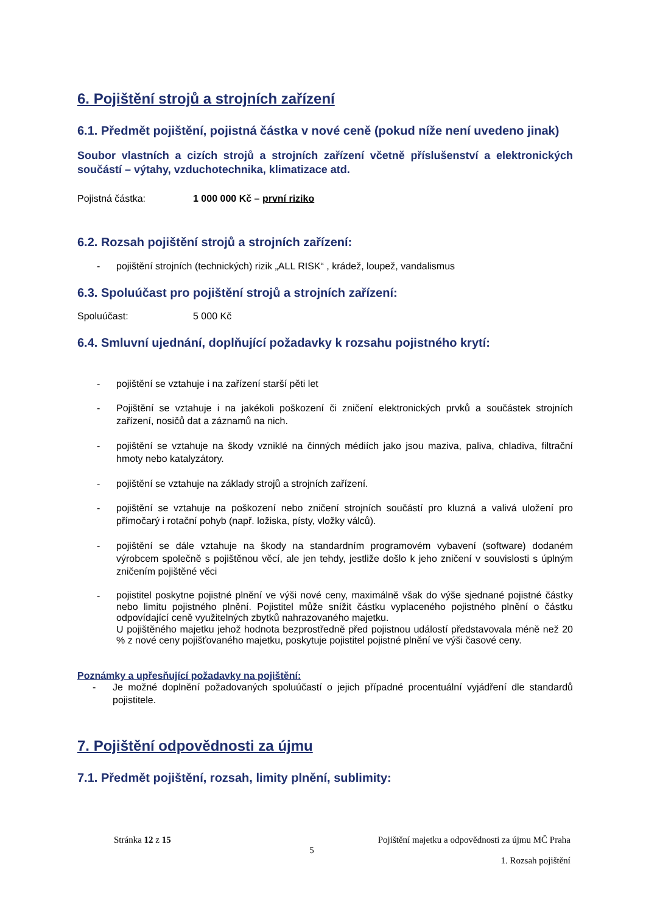6. Pojištění strojů a strojních zařízení
6.1. Předmět pojištění, pojistná částka v nové ceně (pokud níže není uvedeno jinak)
Soubor vlastních a cizích strojů a strojních zařízení včetně příslušenství a elektronických součástí – výtahy, vzduchotechnika, klimatizace atd.
Pojistná částka: 1 000 000 Kč – první riziko
6.2. Rozsah pojištění strojů a strojních zařízení:
- pojištění strojních (technických) rizik „ALL RISK“ , krádež, loupež, vandalismus
6.3. Spoluúčast pro pojištění strojů a strojních zařízení:
Spoluúčast: 5 000 Kč
6.4. Smluvní ujednání, doplňující požadavky k rozsahu pojistného krytí:
- pojištění se vztahuje i na zařízení starší pěti let
- Pojištění se vztahuje i na jakékoli poškození či zničení elektronických prvků a součástek strojních zařízení, nosičů dat a záznamů na nich.
- pojištění se vztahuje na škody vzniklé na činných médiích jako jsou maziva, paliva, chladiva, filtrační hmoty nebo katalyzátory.
- pojištění se vztahuje na základy strojů a strojních zařízení.
- pojištění se vztahuje na poškození nebo zničení strojních součástí pro kluzná a valivá uložení pro přímočarý i rotační pohyb (např. ložiska, písty, vložky válců).
- pojištění se dále vztahuje na škody na standardním programovém vybavení (software) dodaném výrobcem společně s pojištěnou věcí, ale jen tehdy, jestliže došlo k jeho zničení v souvislosti s úplným zničením pojištěné věci
- pojistitel poskytne pojistné plnění ve výši nové ceny, maximálně však do výše sjednané pojistné částky nebo limitu pojistného plnění. Pojistitel může snížit částku vyplaceného pojistného plnění o částku odpovídající ceně využitelných zbytků nahrazovaného majetku.
U pojištěného majetku jehož hodnota bezprostředně před pojistnou událostí představovala méně než 20 % z nové ceny pojišťovaného majetku, poskytuje pojistitel pojistné plnění ve výši časové ceny.
Poznámky a upřesňující požadavky na pojištění:
- Je možné doplnění požadovaných spoluúčastí o jejich případné procentuální vyjádření dle standardů pojistitele.
7. Pojištění odpovědnosti za újmu
7.1. Předmět pojištění, rozsah, limity plnění, sublimity:
Stránka 12 z 15 Pojištění majetku a odpovědnosti za újmu MČ Praha
5
1. Rozsah pojištění